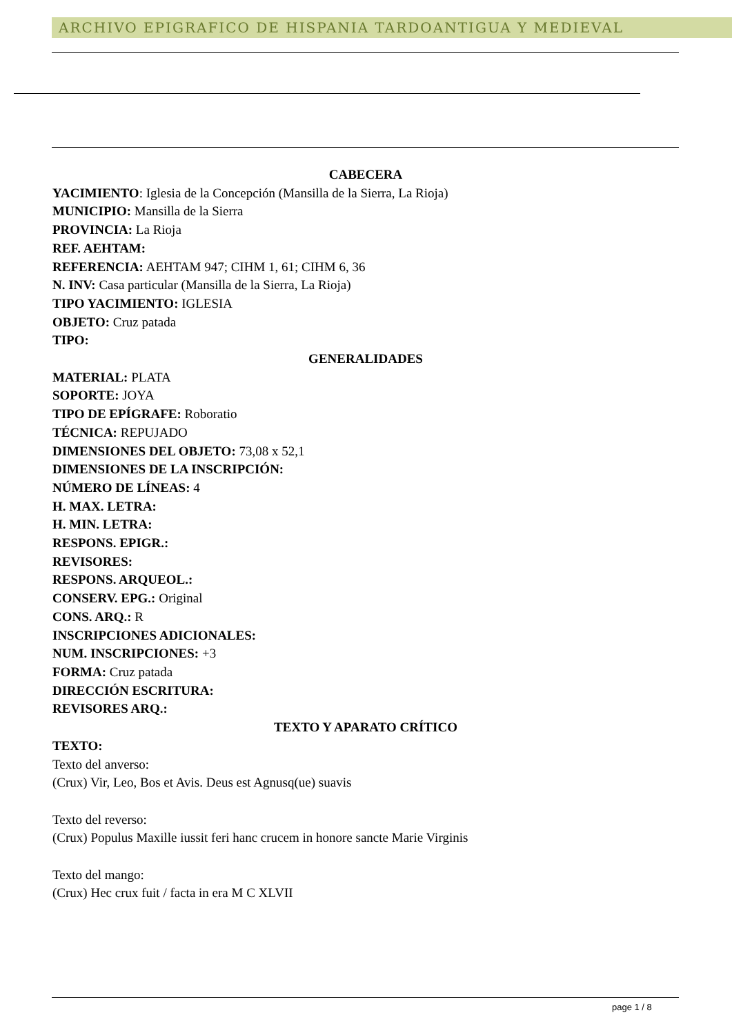ARCHIVO EPIGRAFICO DE HISPANIA TARDOANTIGUA Y MEDIEVAL
CABECERA
YACIMIENTO: Iglesia de la Concepción (Mansilla de la Sierra, La Rioja)
MUNICIPIO: Mansilla de la Sierra
PROVINCIA: La Rioja
REF. AEHTAM:
REFERENCIA: AEHTAM 947; CIHM 1, 61; CIHM 6, 36
N. INV: Casa particular (Mansilla de la Sierra, La Rioja)
TIPO YACIMIENTO: IGLESIA
OBJETO: Cruz patada
TIPO:
GENERALIDADES
MATERIAL: PLATA
SOPORTE: JOYA
TIPO DE EPÍGRAFE: Roboratio
TÉCNICA: REPUJADO
DIMENSIONES DEL OBJETO: 73,08 x 52,1
DIMENSIONES DE LA INSCRIPCIÓN:
NÚMERO DE LÍNEAS: 4
H. MAX. LETRA:
H. MIN. LETRA:
RESPONS. EPIGR.:
REVISORES:
RESPONS. ARQUEOL.:
CONSERV. EPG.: Original
CONS. ARQ.: R
INSCRIPCIONES ADICIONALES:
NUM. INSCRIPCIONES: +3
FORMA: Cruz patada
DIRECCIÓN ESCRITURA:
REVISORES ARQ.:
TEXTO Y APARATO CRÍTICO
TEXTO:
Texto del anverso:
(Crux) Vir, Leo, Bos et Avis. Deus est Agnusq(ue) suavis
Texto del reverso:
(Crux) Populus Maxille iussit feri hanc crucem in honore sancte Marie Virginis
Texto del mango:
(Crux) Hec crux fuit / facta in era M C XLVII
page 1 / 8